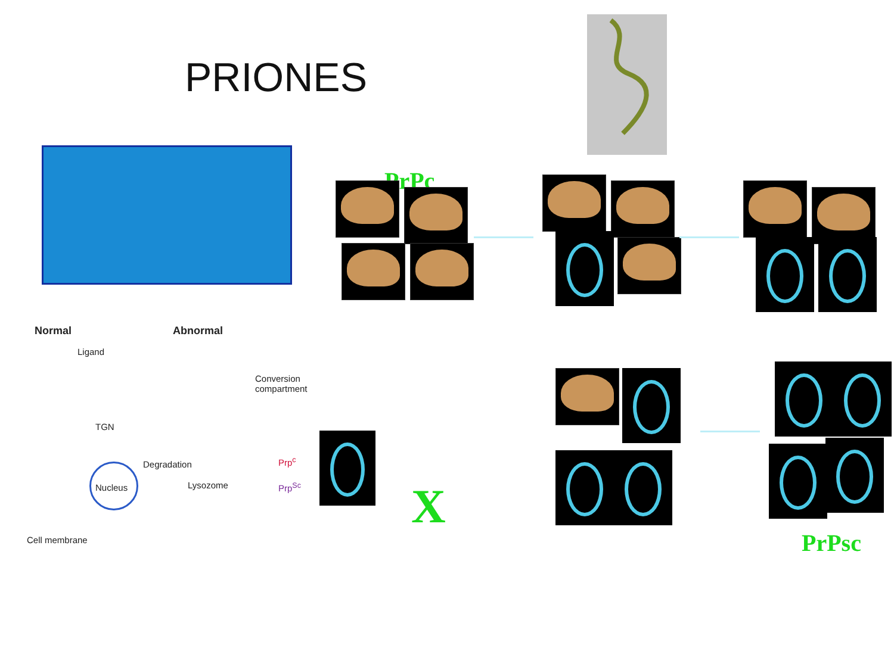PRIONES
PrPc
Normal Abnormal
Ligand
Conversion
compartment
TGN
Degradation
Nucleus Lysozome
Prp<sup>c</sup>
Prp<sup>Sc</sup>
Cell membrane
X
PrPsc